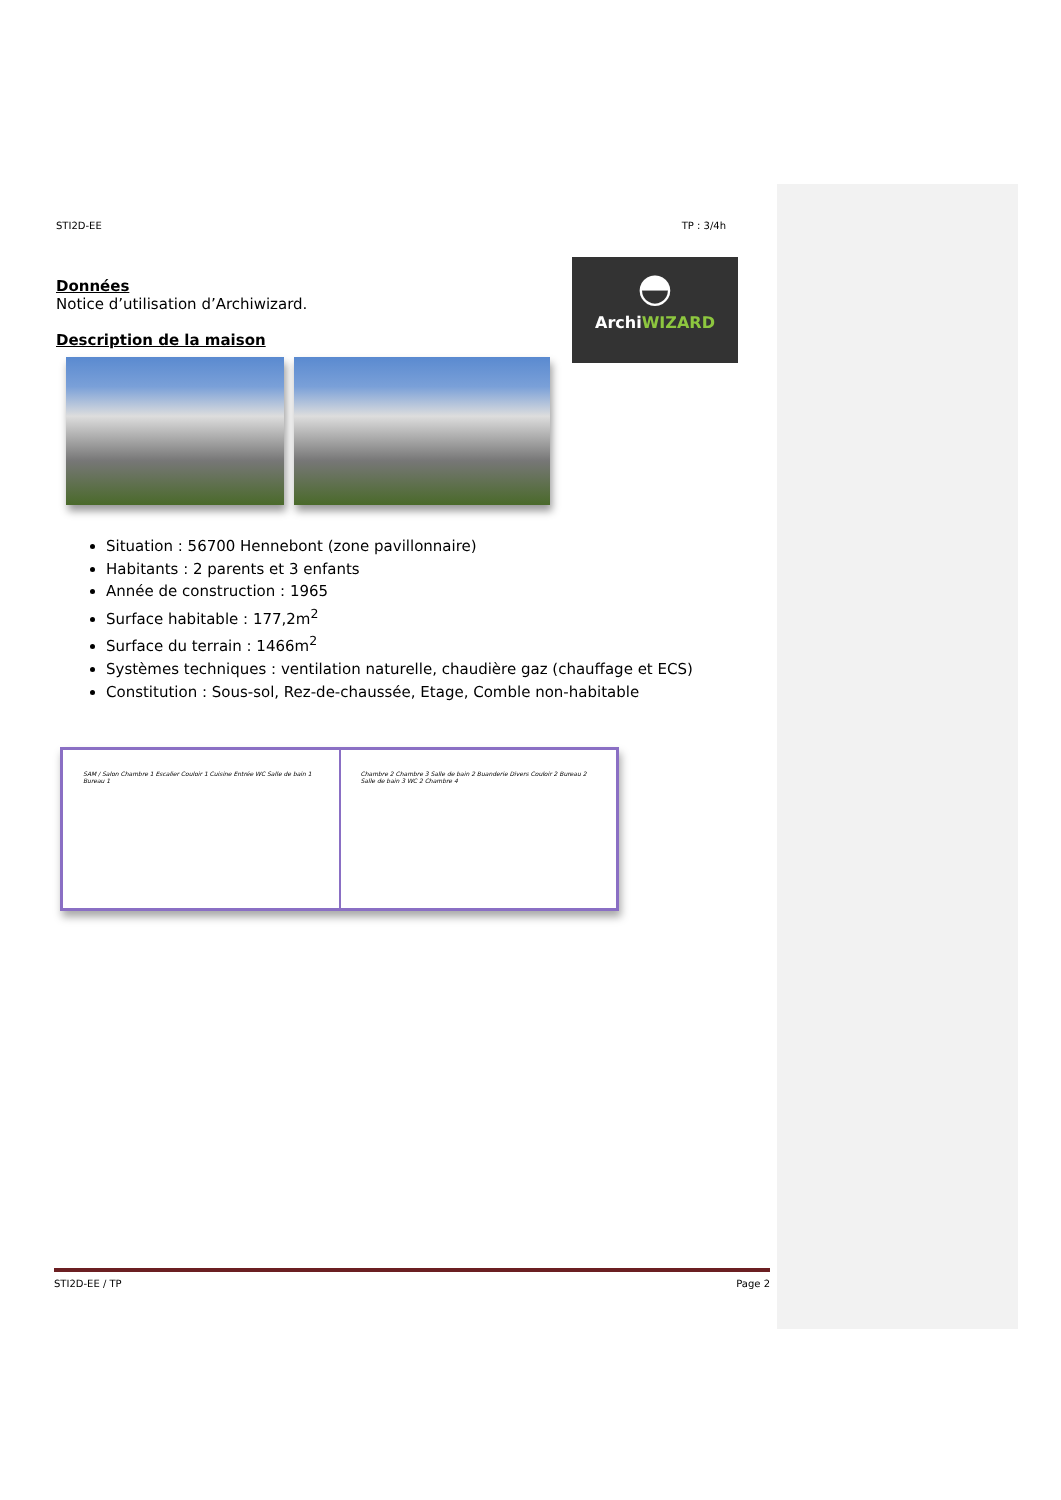STI2D-EE TP : 3/4h
◓
ArchiWIZARD
Données
Notice d’utilisation d’Archiwizard.
Description de la maison
Situation : 56700 Hennebont (zone pavillonnaire)
Habitants : 2 parents et 3 enfants
Année de construction : 1965
Surface habitable : 177,2m<sup>2</sup>
Surface du terrain : 1466m<sup>2</sup>
Systèmes techniques : ventilation naturelle, chaudière gaz (chauffage et ECS)
Constitution : Sous-sol, Rez-de-chaussée, Etage, Comble non-habitable
SAM / Salon Chambre 1 Escalier Couloir 1 Cuisine Entrée WC Salle de bain 1 Bureau 1
Chambre 2 Chambre 3 Salle de bain 2 Buanderie Divers Couloir 2 Bureau 2 Salle de bain 3 WC 2 Chambre 4
STI2D-EE / TP Page 2